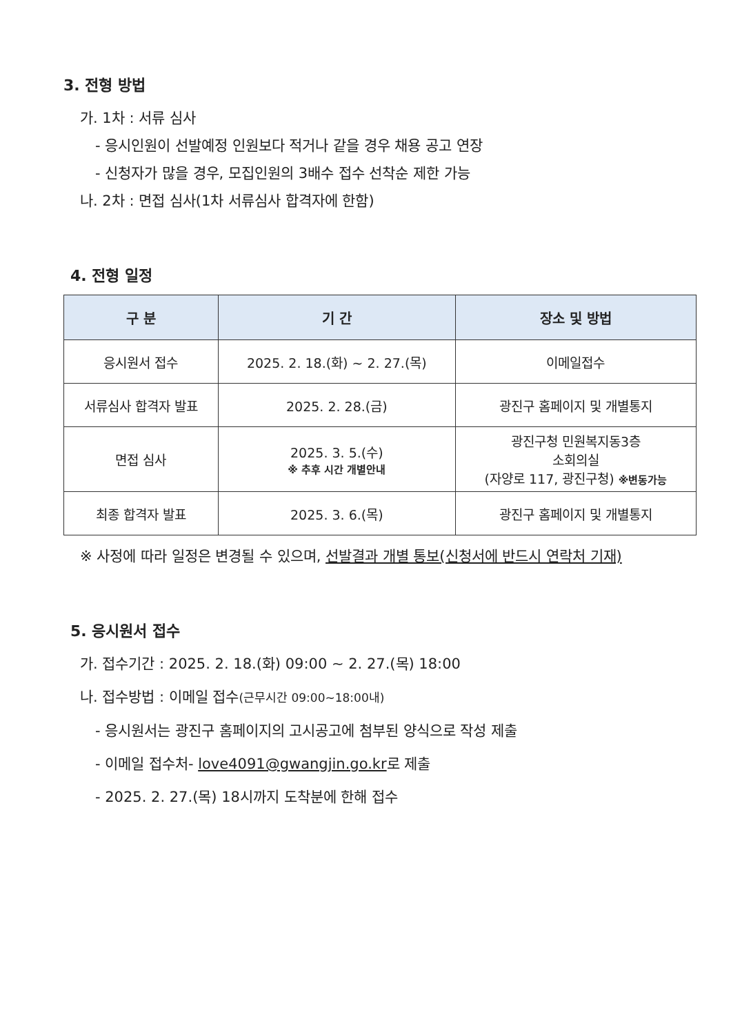3. 전형 방법
가. 1차 : 서류 심사
- 응시인원이 선발예정 인원보다 적거나 같을 경우 채용 공고 연장
- 신청자가 많을 경우, 모집인원의 3배수 접수 선착순 제한 가능
나. 2차 : 면접 심사(1차 서류심사 합격자에 한함)
4. 전형 일정
| 구 분 | 기 간 | 장소 및 방법 |
| --- | --- | --- |
| 응시원서 접수 | 2025. 2. 18.(화) ~ 2. 27.(목) | 이메일접수 |
| 서류심사 합격자 발표 | 2025. 2. 28.(금) | 광진구 홈페이지 및 개별통지 |
| 면접 심사 | 2025. 3. 5.(수) ※ 추후 시간 개별안내 | 광진구청 민원복지동3층 소회의실 (자양로 117, 광진구청) ※변동가능 |
| 최종 합격자 발표 | 2025. 3. 6.(목) | 광진구 홈페이지 및 개별통지 |
※ 사정에 따라 일정은 변경될 수 있으며, 선발결과 개별 통보(신청서에 반드시 연락처 기재)
5. 응시원서 접수
가. 접수기간 : 2025. 2. 18.(화) 09:00 ~ 2. 27.(목) 18:00
나. 접수방법 : 이메일 접수(근무시간 09:00~18:00내)
- 응시원서는 광진구 홈페이지의 고시공고에 첨부된 양식으로 작성 제출
- 이메일 접수처- love4091@gwangjin.go.kr로 제출
- 2025. 2. 27.(목) 18시까지 도착분에 한해 접수